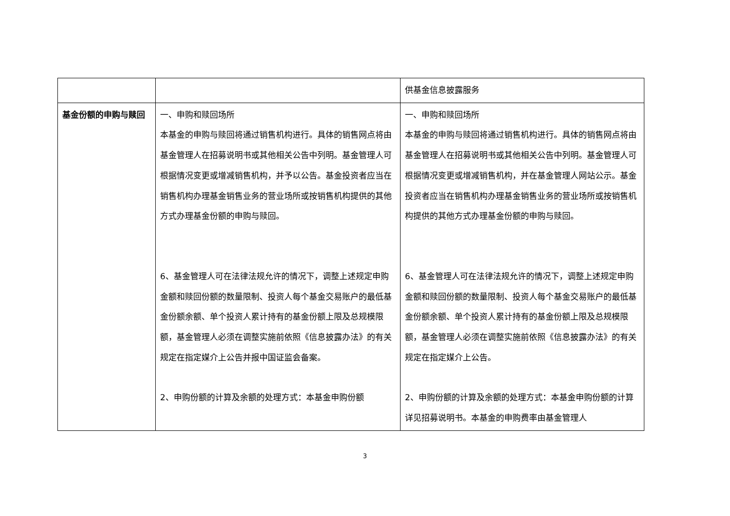| | | 供基金信息披露服务 |
| 基金份额的申购与赎回 | 一、申购和赎回场所 本基金的申购与赎回将通过销售机构进行。具体的销售网点将由基金管理人在招募说明书或其他相关公告中列明。基金管理人可根据情况变更或增减销售机构，并予以公告。基金投资者应当在销售机构办理基金销售业务的营业场所或按销售机构提供的其他方式办理基金份额的申购与赎回。 6、基金管理人可在法律法规允许的情况下，调整上述规定申购金额和赎回份额的数量限制、投资人每个基金交易账户的最低基金份额余额、单个投资人累计持有的基金份额上限及总规模限额，基金管理人必须在调整实施前依照《信息披露办法》的有关规定在指定媒介上公告并报中国证监会备案。 2、申购份额的计算及余额的处理方式：本基金申购份额 | 一、申购和赎回场所 本基金的申购与赎回将通过销售机构进行。具体的销售网点将由基金管理人在招募说明书或其他相关公告中列明。基金管理人可根据情况变更或增减销售机构，并在基金管理人网站公示。基金投资者应当在销售机构办理基金销售业务的营业场所或按销售机构提供的其他方式办理基金份额的申购与赎回。 6、基金管理人可在法律法规允许的情况下，调整上述规定申购金额和赎回份额的数量限制、投资人每个基金交易账户的最低基金份额余额、单个投资人累计持有的基金份额上限及总规模限额，基金管理人必须在调整实施前依照《信息披露办法》的有关规定在指定媒介上公告。 2、申购份额的计算及余额的处理方式：本基金申购份额的计算详见招募说明书。本基金的申购费率由基金管理人 |
3